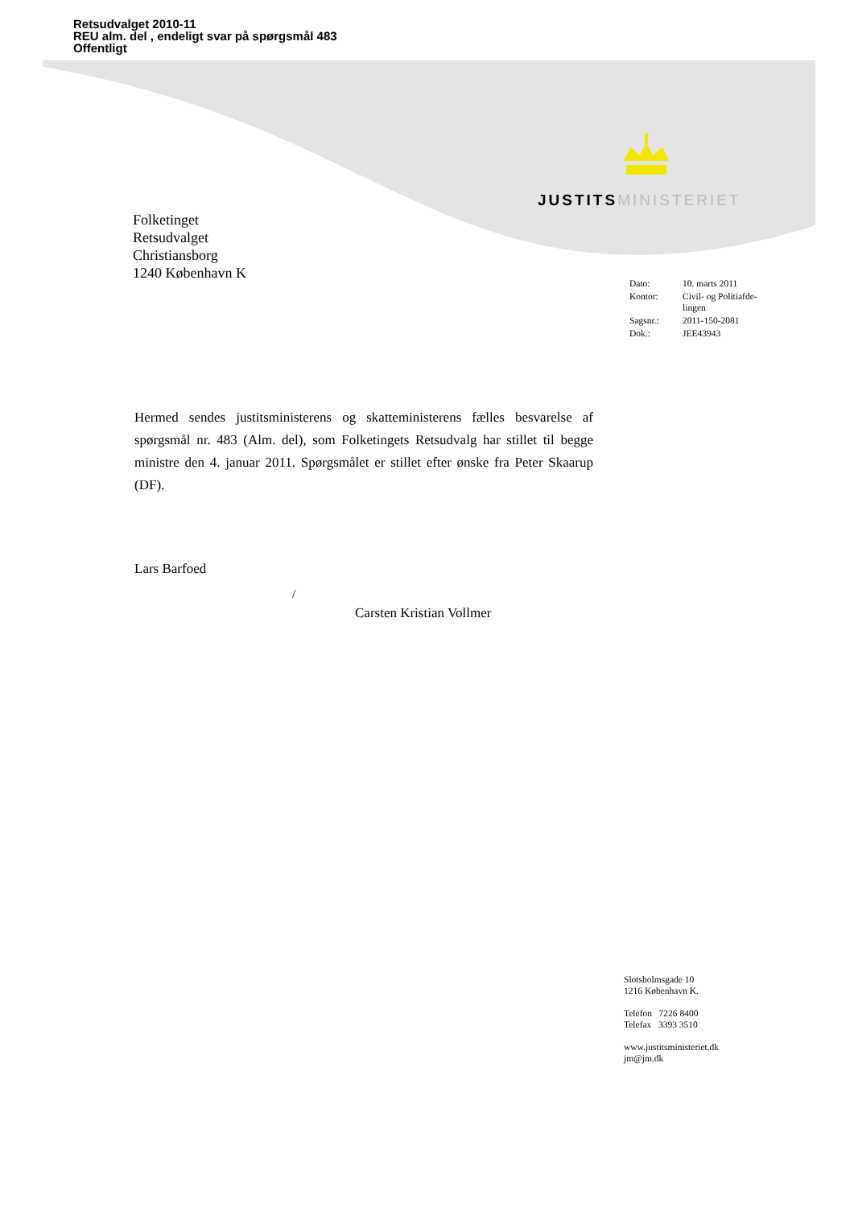Retsudvalget 2010-11
REU alm. del , endeligt svar på spørgsmål 483
Offentligt
JUSTITS MINISTERIET
Folketinget
Retsudvalget
Christiansborg
1240 København K
| Dato: | 10. marts 2011 |
| Kontor: | Civil- og Politiafde- lingen |
| Sagsnr.: | 2011-150-2081 |
| Dok.: | JEE43943 |
Hermed sendes justitsministerens og skatteministerens fælles besvarelse af spørgsmål nr. 483 (Alm. del), som Folketingets Retsudvalg har stillet til begge ministre den 4. januar 2011. Spørgsmålet er stillet efter ønske fra Peter Skaarup (DF).
Lars Barfoed
/
Carsten Kristian Vollmer
Slotsholmsgade 10
1216 København K.
Telefon 7226 8400
Telefax 3393 3510
www.justitsministeriet.dk
jm@jm.dk